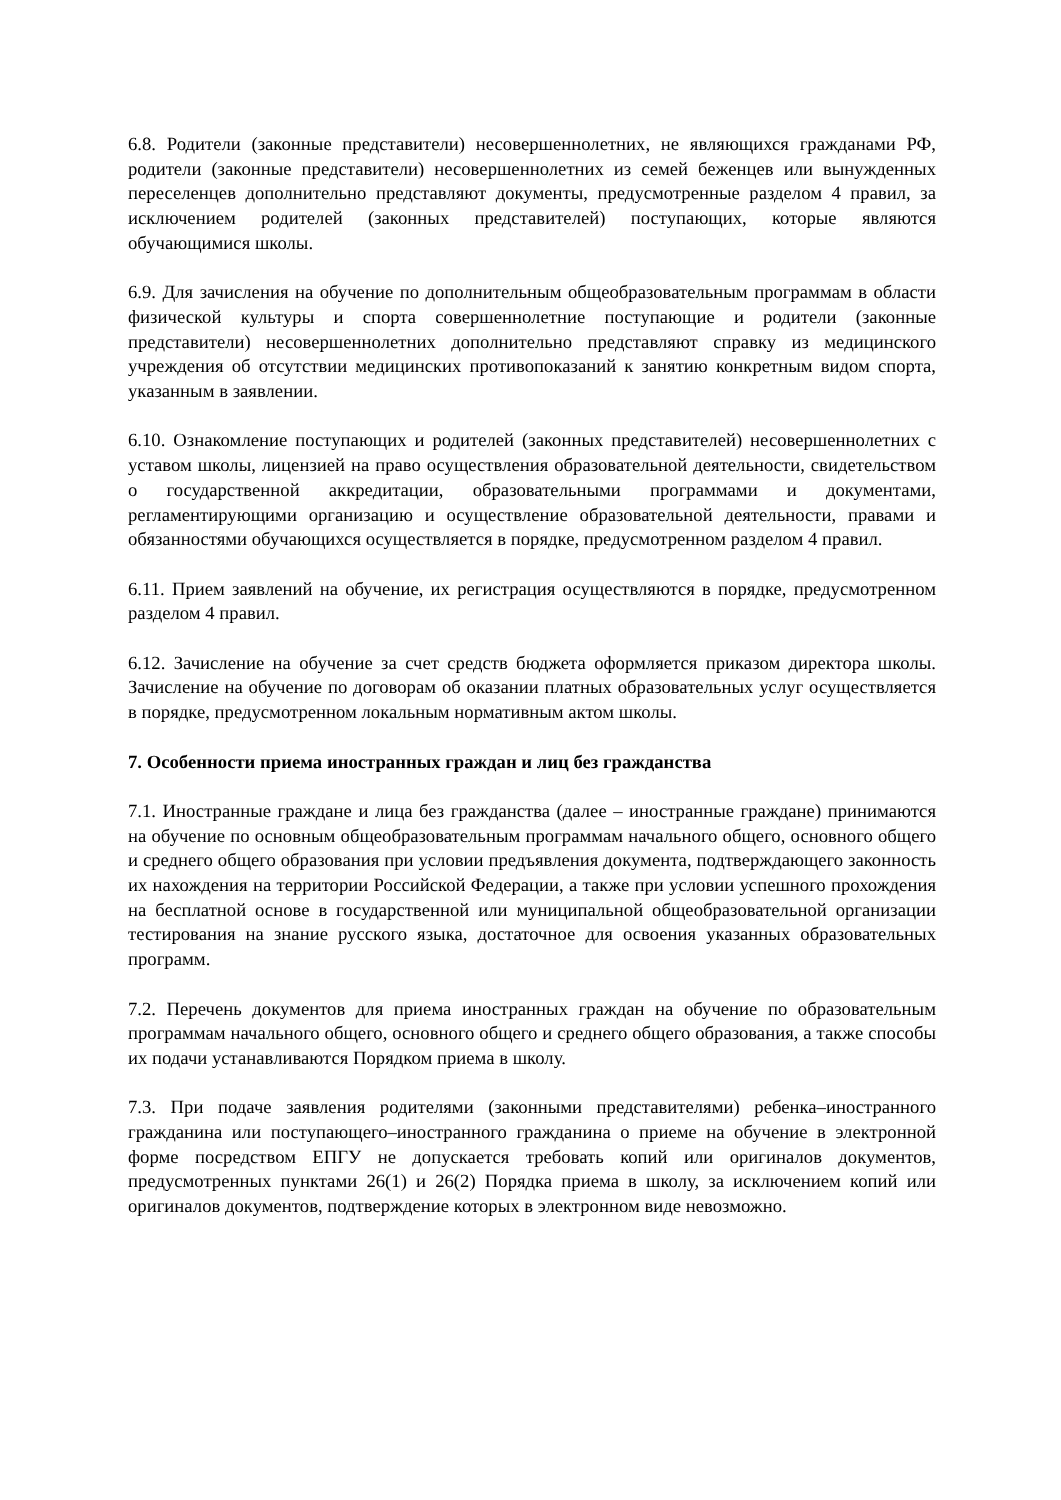6.8. Родители (законные представители) несовершеннолетних, не являющихся гражданами РФ, родители (законные представители) несовершеннолетних из семей беженцев или вынужденных переселенцев дополнительно представляют документы, предусмотренные разделом 4 правил, за исключением родителей (законных представителей) поступающих, которые являются обучающимися школы.
6.9. Для зачисления на обучение по дополнительным общеобразовательным программам в области физической культуры и спорта совершеннолетние поступающие и родители (законные представители) несовершеннолетних дополнительно представляют справку из медицинского учреждения об отсутствии медицинских противопоказаний к занятию конкретным видом спорта, указанным в заявлении.
6.10. Ознакомление поступающих и родителей (законных представителей) несовершеннолетних с уставом школы, лицензией на право осуществления образовательной деятельности, свидетельством о государственной аккредитации, образовательными программами и документами, регламентирующими организацию и осуществление образовательной деятельности, правами и обязанностями обучающихся осуществляется в порядке, предусмотренном разделом 4 правил.
6.11. Прием заявлений на обучение, их регистрация осуществляются в порядке, предусмотренном разделом 4 правил.
6.12. Зачисление на обучение за счет средств бюджета оформляется приказом директора школы. Зачисление на обучение по договорам об оказании платных образовательных услуг осуществляется в порядке, предусмотренном локальным нормативным актом школы.
7. Особенности приема иностранных граждан и лиц без гражданства
7.1. Иностранные граждане и лица без гражданства (далее – иностранные граждане) принимаются на обучение по основным общеобразовательным программам начального общего, основного общего и среднего общего образования при условии предъявления документа, подтверждающего законность их нахождения на территории Российской Федерации, а также при условии успешного прохождения на бесплатной основе в государственной или муниципальной общеобразовательной организации тестирования на знание русского языка, достаточное для освоения указанных образовательных программ.
7.2. Перечень документов для приема иностранных граждан на обучение по образовательным программам начального общего, основного общего и среднего общего образования, а также способы их подачи устанавливаются Порядком приема в школу.
7.3. При подаче заявления родителями (законными представителями) ребенка–иностранного гражданина или поступающего–иностранного гражданина о приеме на обучение в электронной форме посредством ЕПГУ не допускается требовать копий или оригиналов документов, предусмотренных пунктами 26(1) и 26(2) Порядка приема в школу, за исключением копий или оригиналов документов, подтверждение которых в электронном виде невозможно.